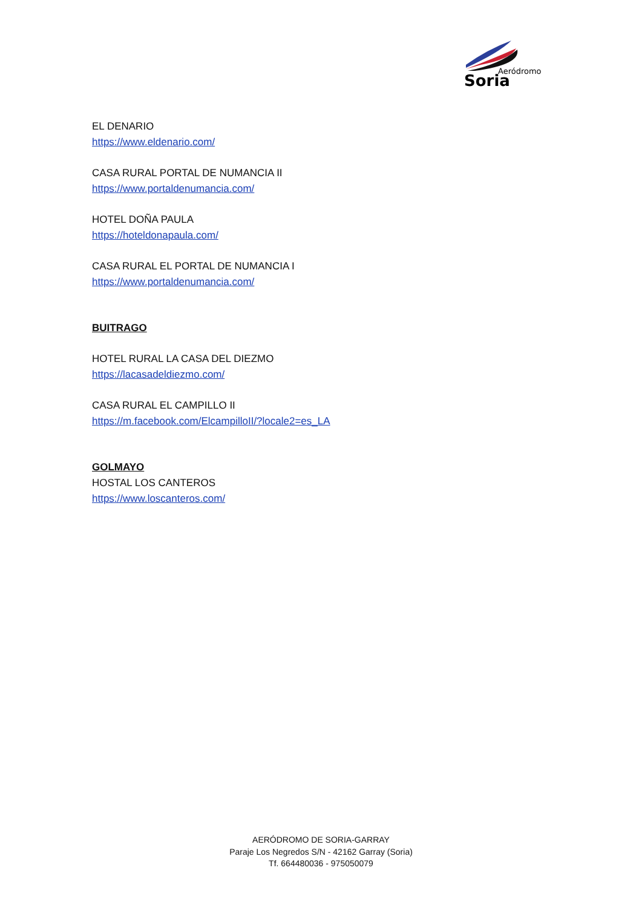Aeródromo
Soria
EL DENARIO
https://www.eldenario.com/
CASA RURAL PORTAL DE NUMANCIA II
https://www.portaldenumancia.com/
HOTEL DOÑA PAULA
https://hoteldonapaula.com/
CASA RURAL EL PORTAL DE NUMANCIA I
https://www.portaldenumancia.com/
BUITRAGO
HOTEL RURAL LA CASA DEL DIEZMO
https://lacasadeldiezmo.com/
CASA RURAL EL CAMPILLO II
https://m.facebook.com/ElcampilloII/?locale2=es_LA
GOLMAYO
HOSTAL LOS CANTEROS
https://www.loscanteros.com/
AERÓDROMO DE SORIA-GARRAY
Paraje Los Negredos S/N - 42162 Garray (Soria)
Tf. 664480036 - 975050079